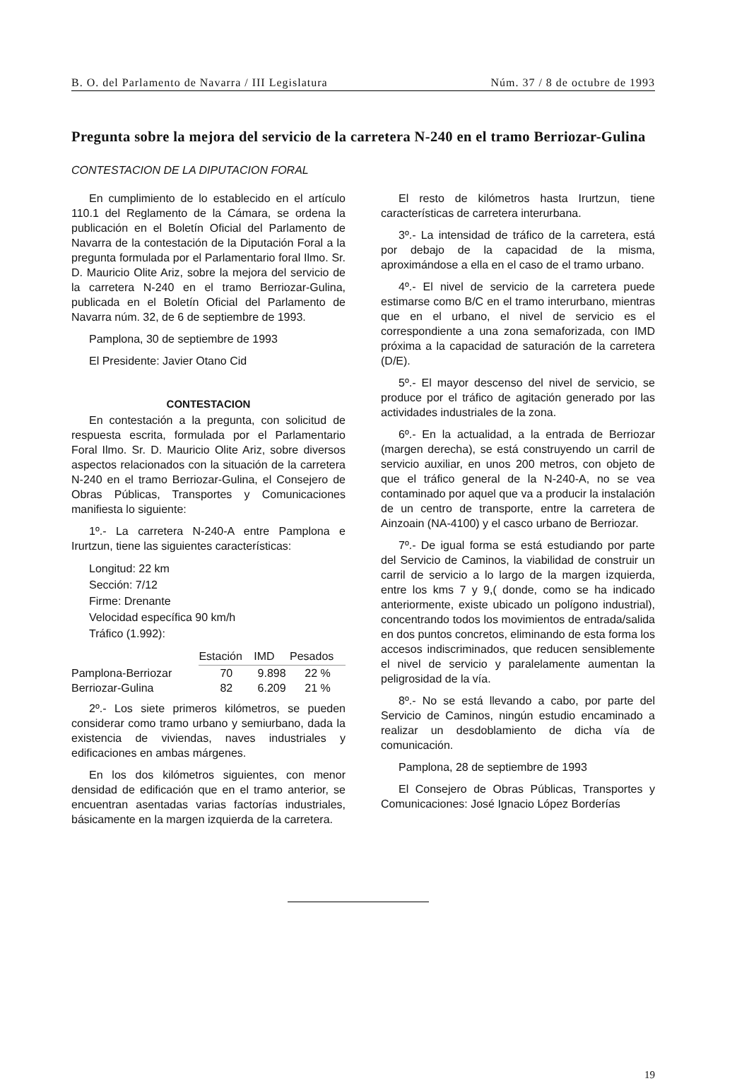B. O. del Parlamento de Navarra / III Legislatura Núm. 37 / 8 de octubre de 1993
Pregunta sobre la mejora del servicio de la carretera N-240 en el tramo Berriozar-Gulina
CONTESTACION DE LA DIPUTACION FORAL
En cumplimiento de lo establecido en el artículo 110.1 del Reglamento de la Cámara, se ordena la publicación en el Boletín Oficial del Parlamento de Navarra de la contestación de la Diputación Foral a la pregunta formulada por el Parlamentario foral Ilmo. Sr. D. Mauricio Olite Ariz, sobre la mejora del servicio de la carretera N-240 en el tramo Berriozar-Gulina, publicada en el Boletín Oficial del Parlamento de Navarra núm. 32, de 6 de septiembre de 1993.
Pamplona, 30 de septiembre de 1993
El Presidente: Javier Otano Cid
CONTESTACION
En contestación a la pregunta, con solicitud de respuesta escrita, formulada por el Parlamentario Foral Ilmo. Sr. D. Mauricio Olite Ariz, sobre diversos aspectos relacionados con la situación de la carretera N-240 en el tramo Berriozar-Gulina, el Consejero de Obras Públicas, Transportes y Comunicaciones manifiesta lo siguiente:
1º.- La carretera N-240-A entre Pamplona e Irurtzun, tiene las siguientes características:
Longitud: 22 km
Sección: 7/12
Firme: Drenante
Velocidad específica 90 km/h
Tráfico (1.992):
| | Estación | IMD | Pesados |
| Pamplona-Berriozar | 70 | 9.898 | 22 % |
| Berriozar-Gulina | 82 | 6.209 | 21 % |
2º.- Los siete primeros kilómetros, se pueden considerar como tramo urbano y semiurbano, dada la existencia de viviendas, naves industriales y edificaciones en ambas márgenes.
En los dos kilómetros siguientes, con menor densidad de edificación que en el tramo anterior, se encuentran asentadas varias factorías industriales, básicamente en la margen izquierda de la carretera.
El resto de kilómetros hasta Irurtzun, tiene características de carretera interurbana.
3º.- La intensidad de tráfico de la carretera, está por debajo de la capacidad de la misma, aproximándose a ella en el caso de el tramo urbano.
4º.- El nivel de servicio de la carretera puede estimarse como B/C en el tramo interurbano, mientras que en el urbano, el nivel de servicio es el correspondiente a una zona semaforizada, con IMD próxima a la capacidad de saturación de la carretera (D/E).
5º.- El mayor descenso del nivel de servicio, se produce por el tráfico de agitación generado por las actividades industriales de la zona.
6º.- En la actualidad, a la entrada de Berriozar (margen derecha), se está construyendo un carril de servicio auxiliar, en unos 200 metros, con objeto de que el tráfico general de la N-240-A, no se vea contaminado por aquel que va a producir la instalación de un centro de transporte, entre la carretera de Ainzoain (NA-4100) y el casco urbano de Berriozar.
7º.- De igual forma se está estudiando por parte del Servicio de Caminos, la viabilidad de construir un carril de servicio a lo largo de la margen izquierda, entre los kms 7 y 9,( donde, como se ha indicado anteriormente, existe ubicado un polígono industrial), concentrando todos los movimientos de entrada/salida en dos puntos concretos, eliminando de esta forma los accesos indiscriminados, que reducen sensiblemente el nivel de servicio y paralelamente aumentan la peligrosidad de la vía.
8º.- No se está llevando a cabo, por parte del Servicio de Caminos, ningún estudio encaminado a realizar un desdoblamiento de dicha vía de comunicación.
Pamplona, 28 de septiembre de 1993
El Consejero de Obras Públicas, Transportes y Comunicaciones: José Ignacio López Borderías
19